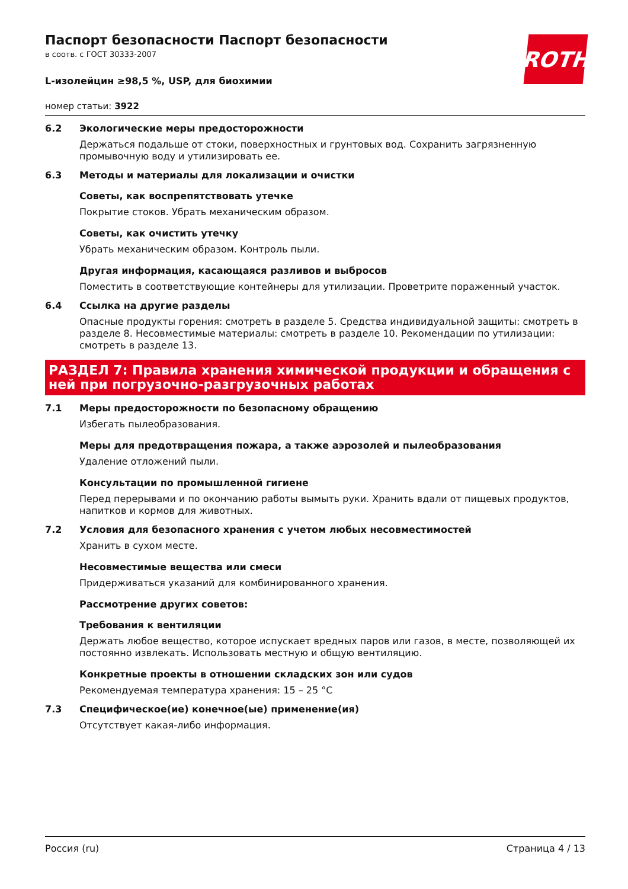ROTH
Паспорт безопасности Паспорт безопасности
в соотв. с ГОСТ 30333-2007
L-изолейцин ≥98,5 %, USP, для биохимии
номер статьи: 3922
6.2 Экологические меры предосторожности
Держаться подальше от стоки, поверхностных и грунтовых вод. Сохранить загрязненную промывочную воду и утилизировать ее.
6.3 Методы и материалы для локализации и очистки
Советы, как воспрепятствовать утечке
Покрытие стоков. Убрать механическим образом.
Советы, как очистить утечку
Убрать механическим образом. Контроль пыли.
Другая информация, касающаяся разливов и выбросов
Поместить в соответствующие контейнеры для утилизации. Проветрите пораженный участок.
6.4 Ссылка на другие разделы
Опасные продукты горения: смотреть в разделе 5. Средства индивидуальной защиты: смотреть в разделе 8. Несовместимые материалы: смотреть в разделе 10. Рекомендации по утилизации: смотреть в разделе 13.
РАЗДЕЛ 7: Правила хранения химической продукции и обращения с ней при погрузочно-разгрузочных работах
7.1 Меры предосторожности по безопасному обращению
Избегать пылеобразования.
Меры для предотвращения пожара, а также аэрозолей и пылеобразования
Удаление отложений пыли.
Консультации по промышленной гигиене
Перед перерывами и по окончанию работы вымыть руки. Хранить вдали от пищевых продуктов, напитков и кормов для животных.
7.2 Условия для безопасного хранения с учетом любых несовместимостей
Хранить в сухом месте.
Несовместимые вещества или смеси
Придерживаться указаний для комбинированного хранения.
Рассмотрение других советов:
Требования к вентиляции
Держать любое вещество, которое испускает вредных паров или газов, в месте, позволяющей их постоянно извлекать. Использовать местную и общую вентиляцию.
Конкретные проекты в отношении складских зон или судов
Рекомендуемая температура хранения: 15 – 25 °C
7.3 Специфическое(ие) конечное(ые) применение(ия)
Отсутствует какая-либо информация.
Россия (ru) Страница 4 / 13